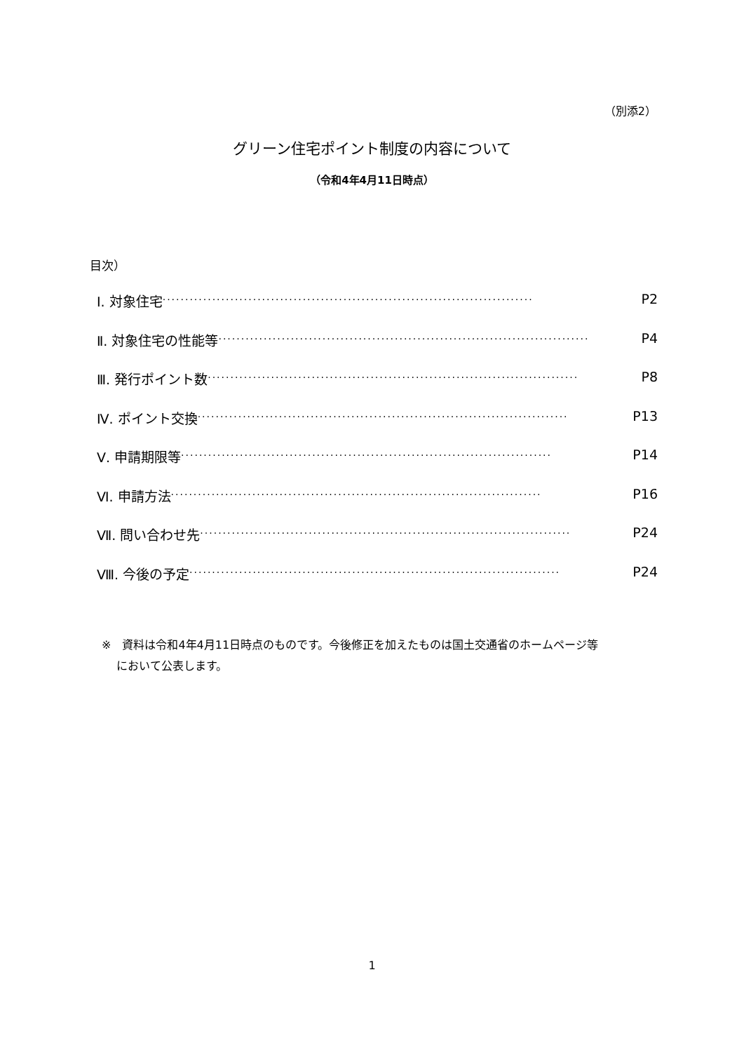（別添2）
グリーン住宅ポイント制度の内容について
（令和4年4月11日時点）
目次）
Ⅰ. 対象住宅 ·················································································· P2
Ⅱ. 対象住宅の性能等 ·················································································· P4
Ⅲ. 発行ポイント数 ·················································································· P8
Ⅳ. ポイント交換 ·················································································· P13
Ⅴ. 申請期限等 ·················································································· P14
Ⅵ. 申請方法 ·················································································· P16
Ⅶ. 問い合わせ先 ·················································································· P24
Ⅷ. 今後の予定 ·················································································· P24
※　資料は令和4年4月11日時点のものです。今後修正を加えたものは国土交通省のホームページ等
　 において公表します。
1